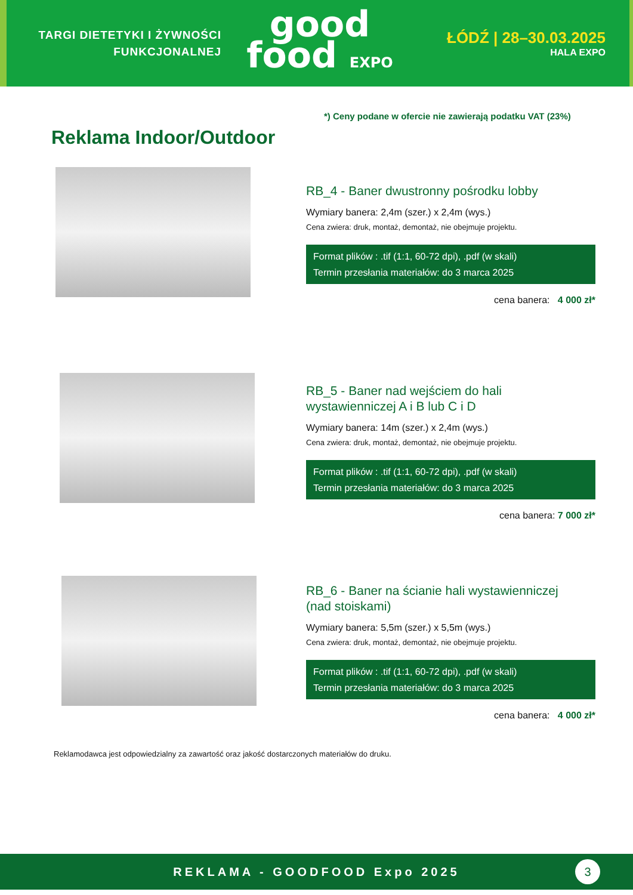TARGI DIETETYKI I ŻYWNOŚCI
FUNKCJONALNEJ
good
food EXPO
ŁÓDŹ | 28–30.03.2025
HALA EXPO
*) Ceny podane w ofercie nie zawierają podatku VAT (23%)
Reklama Indoor/Outdoor
RB_4 - Baner dwustronny pośrodku lobby
Wymiary banera: 2,4m (szer.) x 2,4m (wys.)
Cena zwiera: druk, montaż, demontaż, nie obejmuje projektu.
Format plików : .tif (1:1, 60-72 dpi), .pdf (w skali)
Termin przesłania materiałów: do 3 marca 2025
cena banera: 4 000 zł*
RB_5 - Baner nad wejściem do hali
wystawienniczej A i B lub C i D
Wymiary banera: 14m (szer.) x 2,4m (wys.)
Cena zwiera: druk, montaż, demontaż, nie obejmuje projektu.
Format plików : .tif (1:1, 60-72 dpi), .pdf (w skali)
Termin przesłania materiałów: do 3 marca 2025
cena banera: 7 000 zł*
RB_6 - Baner na ścianie hali wystawienniczej
(nad stoiskami)
Wymiary banera: 5,5m (szer.) x 5,5m (wys.)
Cena zwiera: druk, montaż, demontaż, nie obejmuje projektu.
Format plików : .tif (1:1, 60-72 dpi), .pdf (w skali)
Termin przesłania materiałów: do 3 marca 2025
cena banera: 4 000 zł*
Reklamodawca jest odpowiedzialny za zawartość oraz jakość dostarczonych materiałów do druku.
REKLAMA - GOODFOOD Expo 2025
3